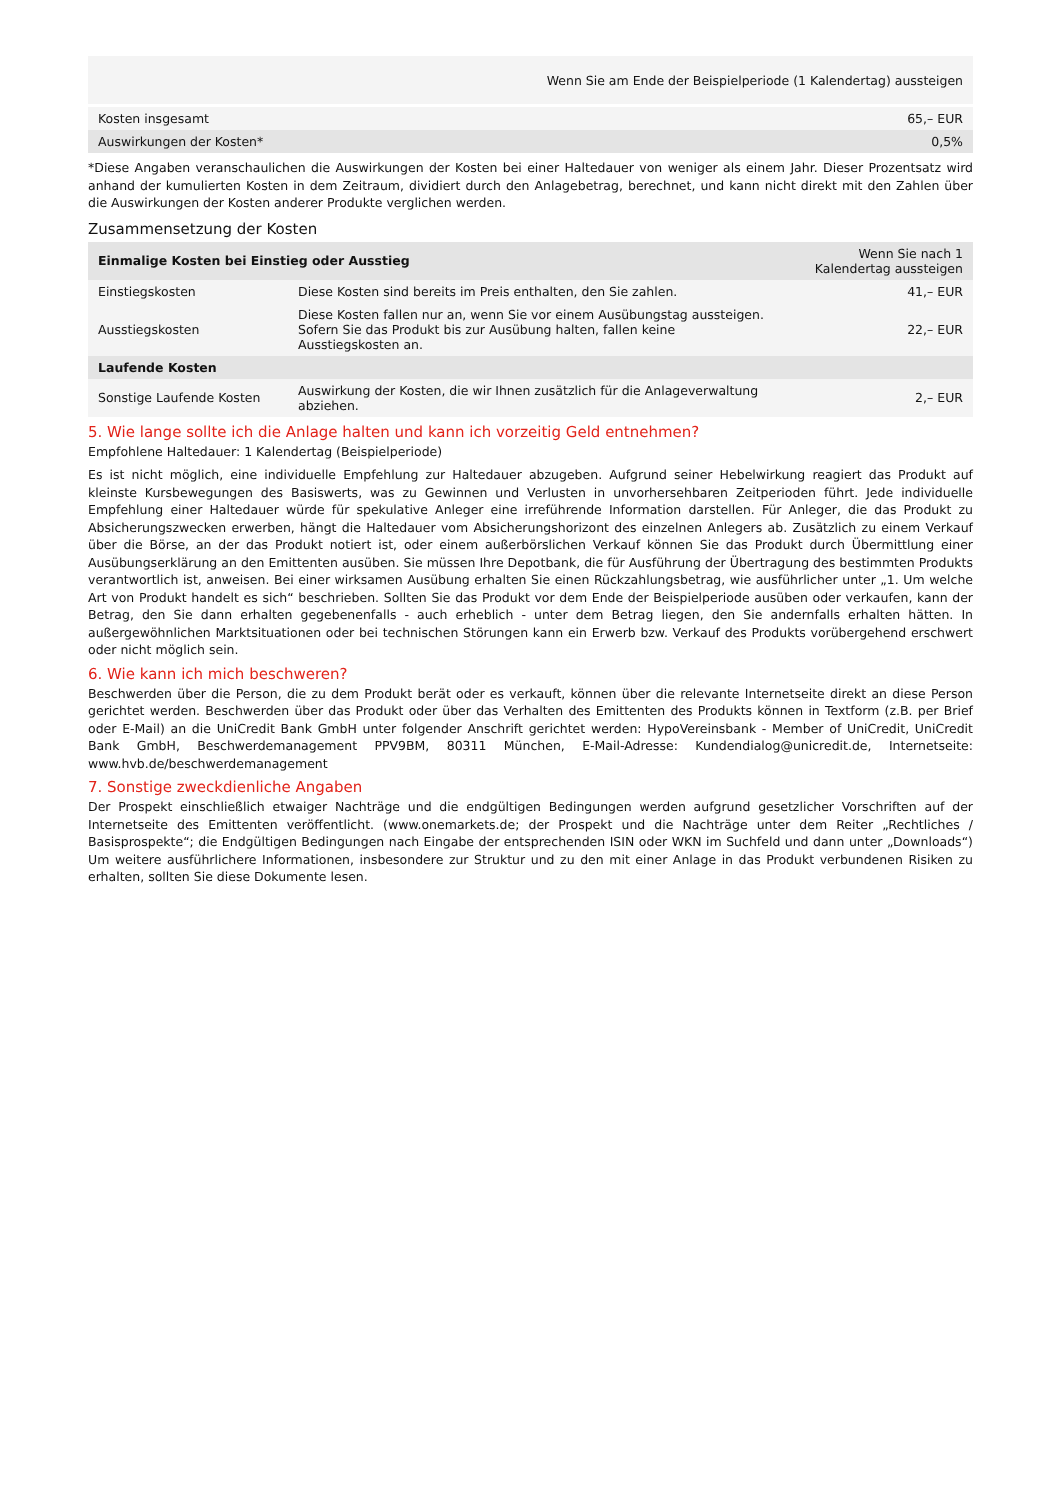| Wenn Sie am Ende der Beispielperiode (1 Kalendertag) aussteigen | |
| Kosten insgesamt | 65,– EUR |
| Auswirkungen der Kosten* | 0,5% |
*Diese Angaben veranschaulichen die Auswirkungen der Kosten bei einer Haltedauer von weniger als einem Jahr. Dieser Prozentsatz wird anhand der kumulierten Kosten in dem Zeitraum, dividiert durch den Anlagebetrag, berechnet, und kann nicht direkt mit den Zahlen über die Auswirkungen der Kosten anderer Produkte verglichen werden.
Zusammensetzung der Kosten
| Einmalige Kosten bei Einstieg oder Ausstieg | | Wenn Sie nach 1 Kalendertag aussteigen |
| --- | --- | --- |
| Einstiegskosten | Diese Kosten sind bereits im Preis enthalten, den Sie zahlen. | 41,– EUR |
| Ausstiegskosten | Diese Kosten fallen nur an, wenn Sie vor einem Ausübungstag aussteigen. Sofern Sie das Produkt bis zur Ausübung halten, fallen keine Ausstiegskosten an. | 22,– EUR |
| Laufende Kosten | | |
| Sonstige Laufende Kosten | Auswirkung der Kosten, die wir Ihnen zusätzlich für die Anlageverwaltung abziehen. | 2,– EUR |
5. Wie lange sollte ich die Anlage halten und kann ich vorzeitig Geld entnehmen?
Empfohlene Haltedauer: 1 Kalendertag (Beispielperiode)
Es ist nicht möglich, eine individuelle Empfehlung zur Haltedauer abzugeben. Aufgrund seiner Hebelwirkung reagiert das Produkt auf kleinste Kursbewegungen des Basiswerts, was zu Gewinnen und Verlusten in unvorhersehbaren Zeitperioden führt. Jede individuelle Empfehlung einer Haltedauer würde für spekulative Anleger eine irreführende Information darstellen. Für Anleger, die das Produkt zu Absicherungszwecken erwerben, hängt die Haltedauer vom Absicherungshorizont des einzelnen Anlegers ab. Zusätzlich zu einem Verkauf über die Börse, an der das Produkt notiert ist, oder einem außerbörslichen Verkauf können Sie das Produkt durch Übermittlung einer Ausübungserklärung an den Emittenten ausüben. Sie müssen Ihre Depotbank, die für Ausführung der Übertragung des bestimmten Produkts verantwortlich ist, anweisen. Bei einer wirksamen Ausübung erhalten Sie einen Rückzahlungsbetrag, wie ausführlicher unter „1. Um welche Art von Produkt handelt es sich“ beschrieben. Sollten Sie das Produkt vor dem Ende der Beispielperiode ausüben oder verkaufen, kann der Betrag, den Sie dann erhalten gegebenenfalls - auch erheblich - unter dem Betrag liegen, den Sie andernfalls erhalten hätten. In außergewöhnlichen Marktsituationen oder bei technischen Störungen kann ein Erwerb bzw. Verkauf des Produkts vorübergehend erschwert oder nicht möglich sein.
6. Wie kann ich mich beschweren?
Beschwerden über die Person, die zu dem Produkt berät oder es verkauft, können über die relevante Internetseite direkt an diese Person gerichtet werden. Beschwerden über das Produkt oder über das Verhalten des Emittenten des Produkts können in Textform (z.B. per Brief oder E-Mail) an die UniCredit Bank GmbH unter folgender Anschrift gerichtet werden: HypoVereinsbank - Member of UniCredit, UniCredit Bank GmbH, Beschwerdemanagement PPV9BM, 80311 München, E-Mail-Adresse: Kundendialog@unicredit.de, Internetseite: www.hvb.de/beschwerdemanagement
7. Sonstige zweckdienliche Angaben
Der Prospekt einschließlich etwaiger Nachträge und die endgültigen Bedingungen werden aufgrund gesetzlicher Vorschriften auf der Internetseite des Emittenten veröffentlicht. (www.onemarkets.de; der Prospekt und die Nachträge unter dem Reiter „Rechtliches / Basisprospekte“; die Endgültigen Bedingungen nach Eingabe der entsprechenden ISIN oder WKN im Suchfeld und dann unter „Downloads“) Um weitere ausführlichere Informationen, insbesondere zur Struktur und zu den mit einer Anlage in das Produkt verbundenen Risiken zu erhalten, sollten Sie diese Dokumente lesen.